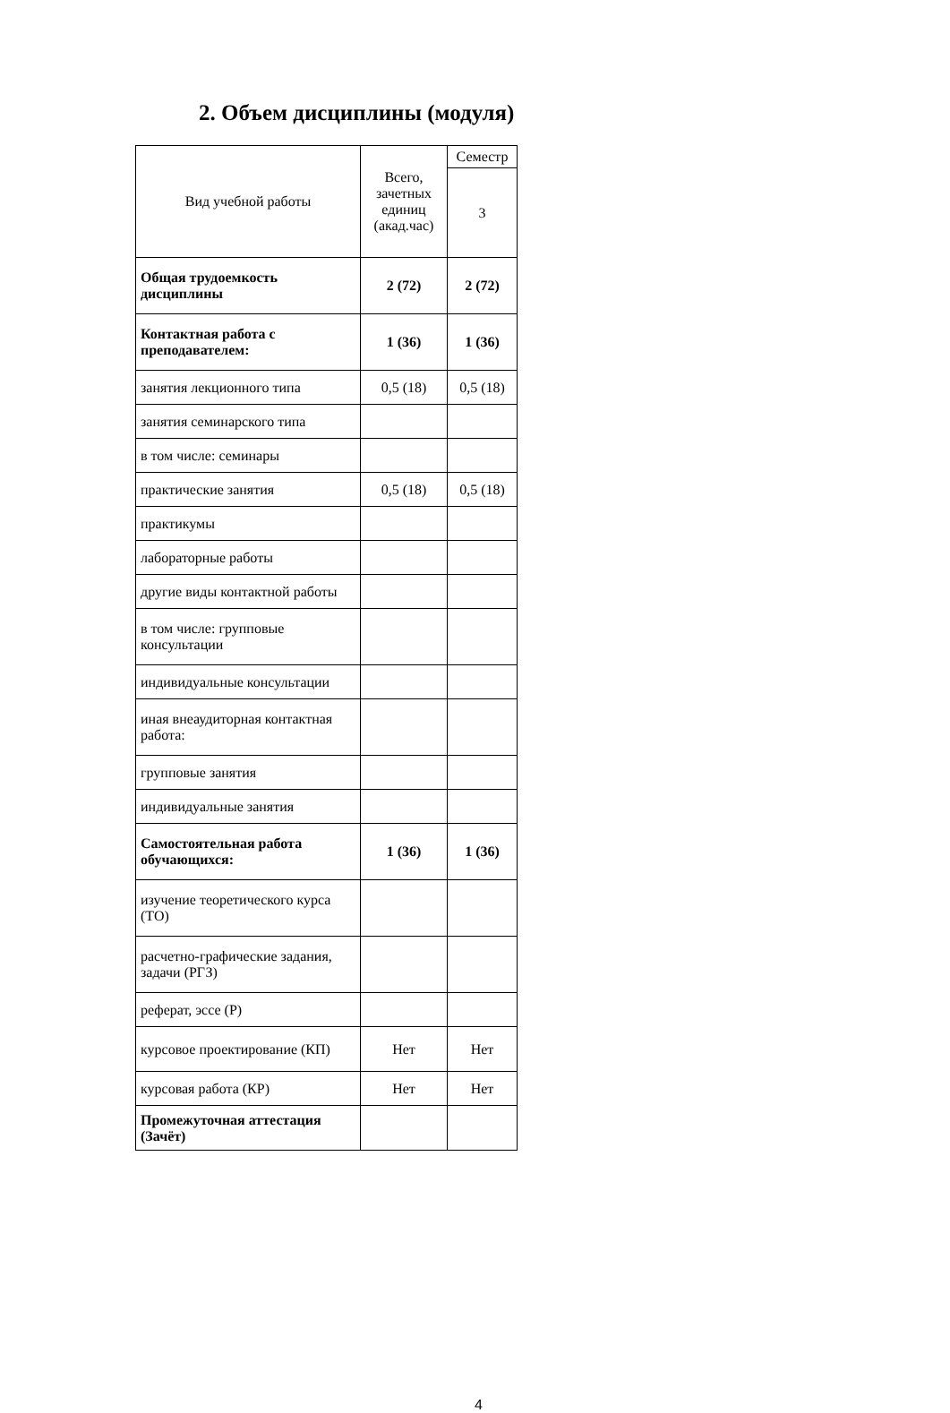2. Объем дисциплины (модуля)
| Вид учебной работы | Всего, зачетных единиц (акад.час) | Семестр |
| --- | --- | --- |
| | | 3 |
| Общая трудоемкость дисциплины | 2 (72) | 2 (72) |
| Контактная работа с преподавателем: | 1 (36) | 1 (36) |
| занятия лекционного типа | 0,5 (18) | 0,5 (18) |
| занятия семинарского типа | | |
| в том числе: семинары | | |
| практические занятия | 0,5 (18) | 0,5 (18) |
| практикумы | | |
| лабораторные работы | | |
| другие виды контактной работы | | |
| в том числе: групповые консультации | | |
| индивидуальные консультации | | |
| иная внеаудиторная контактная работа: | | |
| групповые занятия | | |
| индивидуальные занятия | | |
| Самостоятельная работа обучающихся: | 1 (36) | 1 (36) |
| изучение теоретического курса (ТО) | | |
| расчетно-графические задания, задачи (РГЗ) | | |
| реферат, эссе (Р) | | |
| курсовое проектирование (КП) | Нет | Нет |
| курсовая работа (КР) | Нет | Нет |
| Промежуточная аттестация (Зачёт) | | |
4